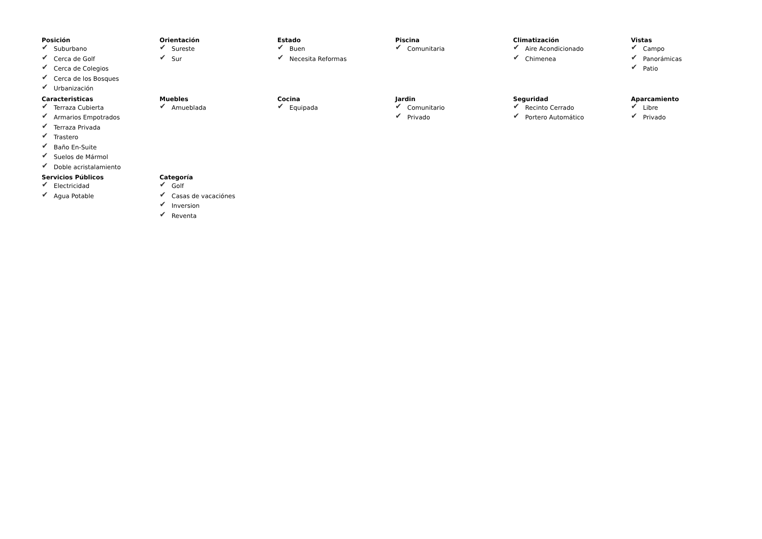Posición
✔ Suburbano
✔ Cerca de Golf
✔ Cerca de Colegios
✔ Cerca de los Bosques
✔ Urbanización
Orientación
✔ Sureste
✔ Sur
Estado
✔ Buen
✔ Necesita Reformas
Piscina
✔ Comunitaria
Climatización
✔ Aire Acondicionado
✔ Chimenea
Vistas
✔ Campo
✔ Panorámicas
✔ Patio
Caracteristicas
✔ Terraza Cubierta
✔ Armarios Empotrados
✔ Terraza Privada
✔ Trastero
✔ Baño En-Suite
✔ Suelos de Mármol
✔ Doble acristalamiento
Muebles
✔ Amueblada
Cocina
✔ Equipada
Jardin
✔ Comunitario
✔ Privado
Seguridad
✔ Recinto Cerrado
✔ Portero Automático
Aparcamiento
✔ Libre
✔ Privado
Servicios Públicos
✔ Electricidad
✔ Agua Potable
Categoría
✔ Golf
✔ Casas de vacaciónes
✔ Inversion
✔ Reventa